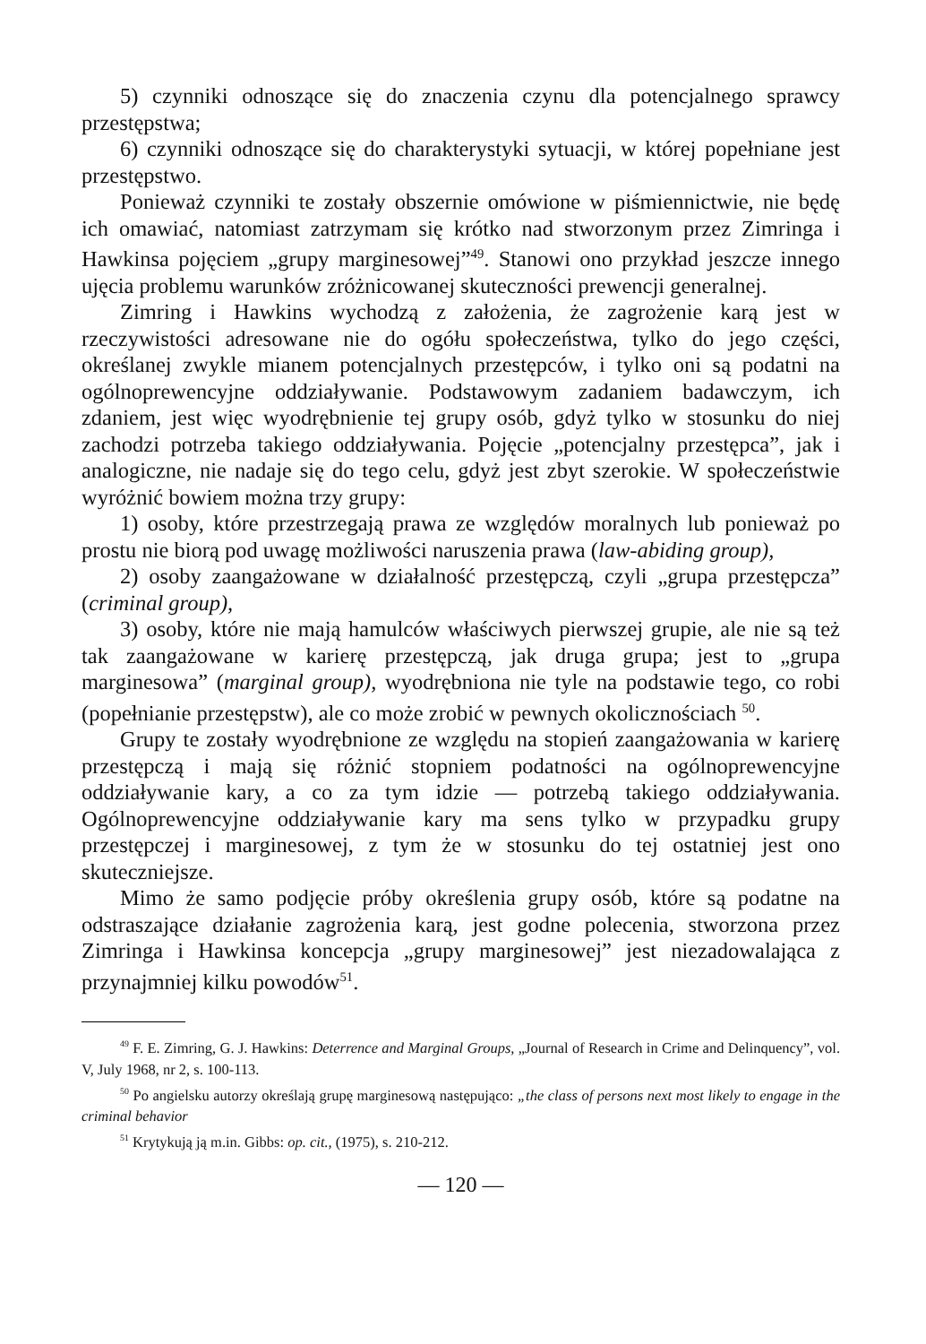5) czynniki odnoszące się do znaczenia czynu dla potencjalnego sprawcy przestępstwa;
6) czynniki odnoszące się do charakterystyki sytuacji, w której popełniane jest przestępstwo.
Ponieważ czynniki te zostały obszernie omówione w piśmiennictwie, nie będę ich omawiać, natomiast zatrzymam się krótko nad stworzonym przez Zimringa i Hawkinsa pojęciem „grupy marginesowej”<sup>49</sup>. Stanowi ono przykład jeszcze innego ujęcia problemu warunków zróżnicowanej skuteczności prewencji generalnej.
Zimring i Hawkins wychodzą z założenia, że zagrożenie karą jest w rzeczywistości adresowane nie do ogółu społeczeństwa, tylko do jego części, określanej zwykle mianem potencjalnych przestępców, i tylko oni są podatni na ogólnoprewencyjne oddziaływanie. Podstawowym zadaniem badawczym, ich zdaniem, jest więc wyodrębnienie tej grupy osób, gdyż tylko w stosunku do niej zachodzi potrzeba takiego oddziaływania. Pojęcie „potencjalny przestępca”, jak i analogiczne, nie nadaje się do tego celu, gdyż jest zbyt szerokie. W społeczeństwie wyróżnić bowiem można trzy grupy:
1) osoby, które przestrzegają prawa ze względów moralnych lub ponieważ po prostu nie biorą pod uwagę możliwości naruszenia prawa (law-abiding group),
2) osoby zaangażowane w działalność przestępczą, czyli „grupa przestępcza” (criminal group),
3) osoby, które nie mają hamulców właściwych pierwszej grupie, ale nie są też tak zaangażowane w karierę przestępczą, jak druga grupa; jest to „grupa marginesowa” (marginal group), wyodrębniona nie tyle na podstawie tego, co robi (popełnianie przestępstw), ale co może zrobić w pewnych okolicznościach <sup>50</sup>.
Grupy te zostały wyodrębnione ze względu na stopień zaangażowania w karierę przestępczą i mają się różnić stopniem podatności na ogólnoprewencyjne oddziaływanie kary, a co za tym idzie — potrzebą takiego oddziaływania. Ogólnoprewencyjne oddziaływanie kary ma sens tylko w przypadku grupy przestępczej i marginesowej, z tym że w stosunku do tej ostatniej jest ono skuteczniejsze.
Mimo że samo podjęcie próby określenia grupy osób, które są podatne na odstraszające działanie zagrożenia karą, jest godne polecenia, stworzona przez Zimringa i Hawkinsa koncepcja „grupy marginesowej” jest niezadowalająca z przynajmniej kilku powodów<sup>51</sup>.
<sup>49</sup> F. E. Zimring, G. J. Hawkins: Deterrence and Marginal Groups, „Journal of Research in Crime and Delinquency”, vol. V, July 1968, nr 2, s. 100-113.
<sup>50</sup> Po angielsku autorzy określają grupę marginesową następująco: „the class of persons next most likely to engage in the criminal behavior
<sup>51</sup> Krytykują ją m.in. Gibbs: op. cit., (1975), s. 210-212.
— 120 —